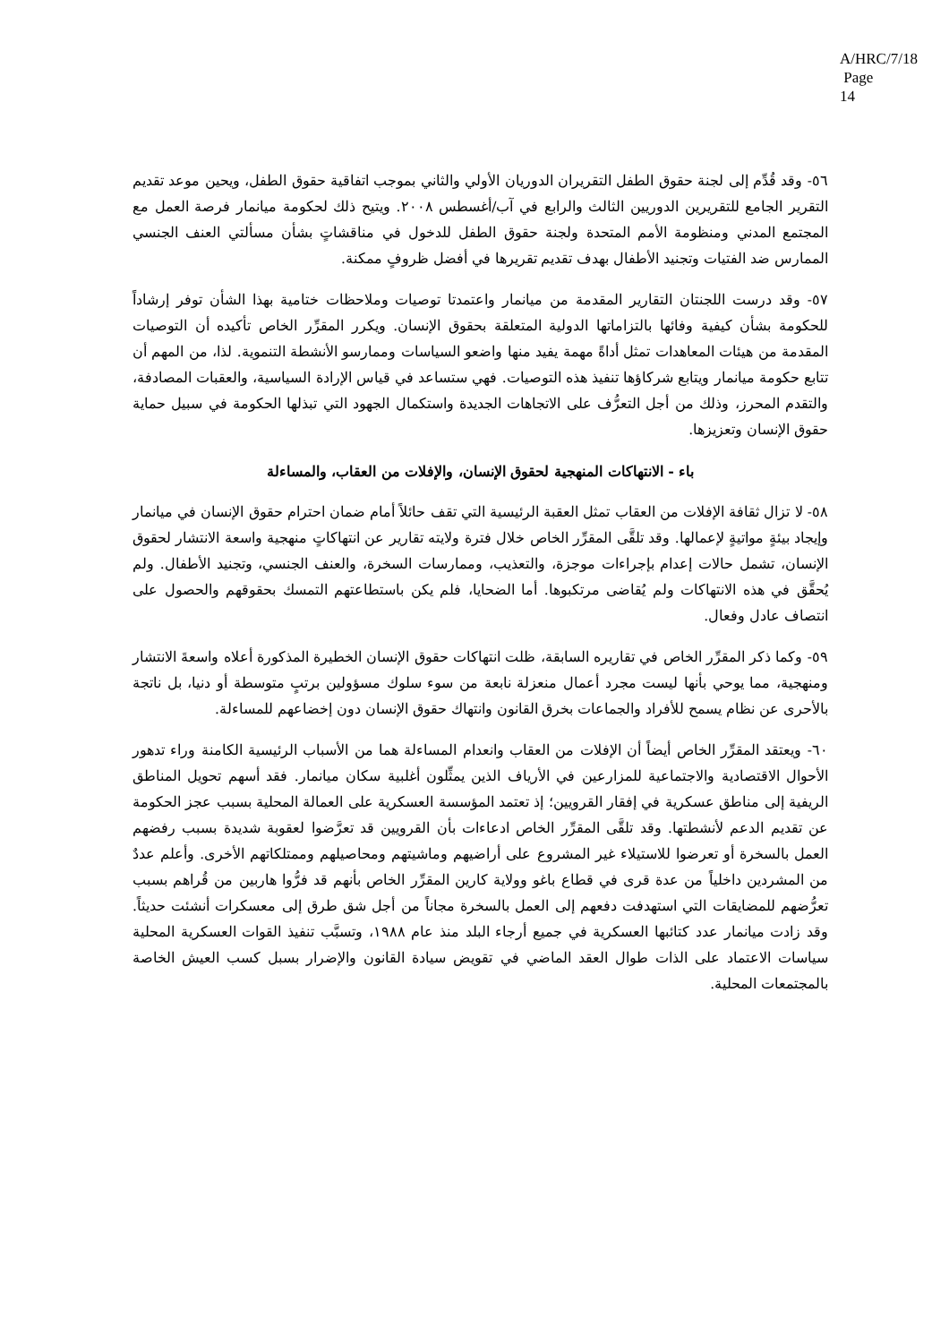A/HRC/7/18
Page 14
٥٦- وقد قُدِّم إلى لجنة حقوق الطفل التقريران الدوريان الأولي والثاني بموجب اتفاقية حقوق الطفل، ويحين موعد تقديم التقرير الجامع للتقريرين الدوريين الثالث والرابع في آب/أغسطس ٢٠٠٨. ويتيح ذلك لحكومة ميانمار فرصة العمل مع المجتمع المدني ومنظومة الأمم المتحدة ولجنة حقوق الطفل للدخول في مناقشاتٍ بشأن مسألتي العنف الجنسي الممارس ضد الفتيات وتجنيد الأطفال بهدف تقديم تقريرها في أفضل ظروفٍ ممكنة.
٥٧- وقد درست اللجنتان التقارير المقدمة من ميانمار واعتمدتا توصيات وملاحظات ختامية بهذا الشأن توفر إرشاداً للحكومة بشأن كيفية وفائها بالتزاماتها الدولية المتعلقة بحقوق الإنسان. ويكرر المقرِّر الخاص تأكيده أن التوصيات المقدمة من هيئات المعاهدات تمثل أداةً مهمة يفيد منها واضعو السياسات وممارسو الأنشطة التنموية. لذا، من المهم أن تتابع حكومة ميانمار ويتابع شركاؤها تنفيذ هذه التوصيات. فهي ستساعد في قياس الإرادة السياسية، والعقبات المصادفة، والتقدم المحرز، وذلك من أجل التعرُّف على الاتجاهات الجديدة واستكمال الجهود التي تبذلها الحكومة في سبيل حماية حقوق الإنسان وتعزيزها.
باء - الانتهاكات المنهجية لحقوق الإنسان، والإفلات من العقاب، والمساءلة
٥٨- لا تزال ثقافة الإفلات من العقاب تمثل العقبة الرئيسية التي تقف حائلاً أمام ضمان احترام حقوق الإنسان في ميانمار وإيجاد بيئةٍ مواتيةٍ لإعمالها. وقد تلقَّى المقرِّر الخاص خلال فترة ولايته تقارير عن انتهاكاتٍ منهجية واسعة الانتشار لحقوق الإنسان، تشمل حالات إعدام بإجراءات موجزة، والتعذيب، وممارسات السخرة، والعنف الجنسي، وتجنيد الأطفال. ولم يُحقَّق في هذه الانتهاكات ولم يُقاضى مرتكبوها. أما الضحايا، فلم يكن باستطاعتهم التمسك بحقوقهم والحصول على انتصاف عادل وفعال.
٥٩- وكما ذكر المقرِّر الخاص في تقاريره السابقة، ظلت انتهاكات حقوق الإنسان الخطيرة المذكورة أعلاه واسعةَ الانتشار ومنهجية، مما يوحي بأنها ليست مجرد أعمال منعزلة نابعة من سوء سلوك مسؤولين برتبٍ متوسطة أو دنيا، بل ناتجة بالأحرى عن نظام يسمح للأفراد والجماعات بخرق القانون وانتهاك حقوق الإنسان دون إخضاعهم للمساءلة.
٦٠- ويعتقد المقرِّر الخاص أيضاً أن الإفلات من العقاب وانعدام المساءلة هما من الأسباب الرئيسية الكامنة وراء تدهور الأحوال الاقتصادية والاجتماعية للمزارعين في الأرياف الذين يمثِّلون أغلبية سكان ميانمار. فقد أسهم تحويل المناطق الريفية إلى مناطق عسكرية في إفقار القرويين؛ إذ تعتمد المؤسسة العسكرية على العمالة المحلية بسبب عجز الحكومة عن تقديم الدعم لأنشطتها. وقد تلقَّى المقرِّر الخاص ادعاءات بأن القرويين قد تعرَّضوا لعقوبة شديدة بسبب رفضهم العمل بالسخرة أو تعرضوا للاستيلاء غير المشروع على أراضيهم وماشيتهم ومحاصيلهم وممتلكاتهم الأخرى. وأعلم عددٌ من المشردين داخلياً من عدة قرى في قطاع باغو وولاية كارين المقرِّر الخاص بأنهم قد فرُّوا هاربين من قُراهم بسبب تعرُّضهم للمضايقات التي استهدفت دفعهم إلى العمل بالسخرة مجاناً من أجل شق طرق إلى معسكرات أنشئت حديثاً. وقد زادت ميانمار عدد كتائبها العسكرية في جميع أرجاء البلد منذ عام ١٩٨٨، وتسبَّب تنفيذ القوات العسكرية المحلية سياسات الاعتماد على الذات طوال العقد الماضي في تقويض سيادة القانون والإضرار بسبل كسب العيش الخاصة بالمجتمعات المحلية.